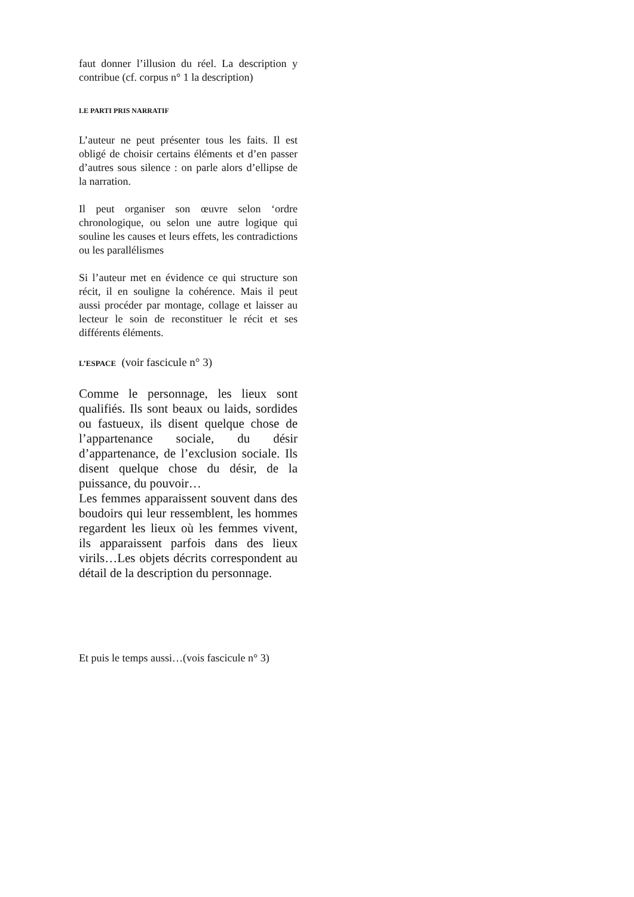faut donner l’illusion du réel. La description y contribue (cf. corpus n° 1 la description)
LE PARTI PRIS NARRATIF
L’auteur ne peut présenter tous les faits. Il est obligé de choisir certains éléments et d’en passer d’autres sous silence : on parle alors d’ellipse de la narration.
Il peut organiser son œuvre selon ‘ordre chronologique, ou selon une autre logique qui souline les causes et leurs effets, les contradictions ou les parallélismes
Si l’auteur met en évidence ce qui structure son récit, il en souligne la cohérence. Mais il peut aussi procéder par montage, collage et laisser au lecteur le soin de reconstituer le récit et ses différents éléments.
L’ESPACE (voir fascicule n° 3)
Comme le personnage, les lieux sont qualifiés. Ils sont beaux ou laids, sordides ou fastueux, ils disent quelque chose de l’appartenance sociale, du désir d’appartenance, de l’exclusion sociale. Ils disent quelque chose du désir, de la puissance, du pouvoir…
Les femmes apparaissent souvent dans des boudoirs qui leur ressemblent, les hommes regardent les lieux où les femmes vivent, ils apparaissent parfois dans des lieux virils…Les objets décrits correspondent au détail de la description du personnage.
Et puis le temps aussi…(vois fascicule n° 3)